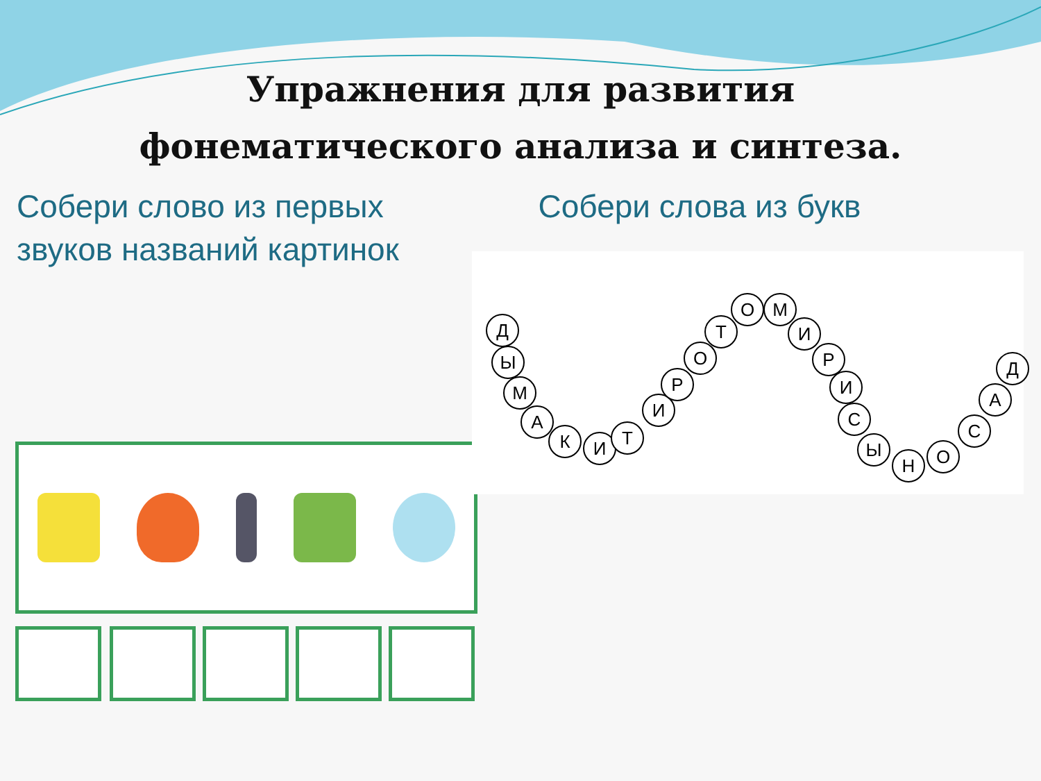Упражнения для развития
фонематического анализа и синтеза.
Собери слово из первых звуков названий картинок
Собери слова из букв
Д
Ы
М
А
К И Т
И
Р
О
Т
О М
И
Р
И
С
Ы
Н О
С
А
Д